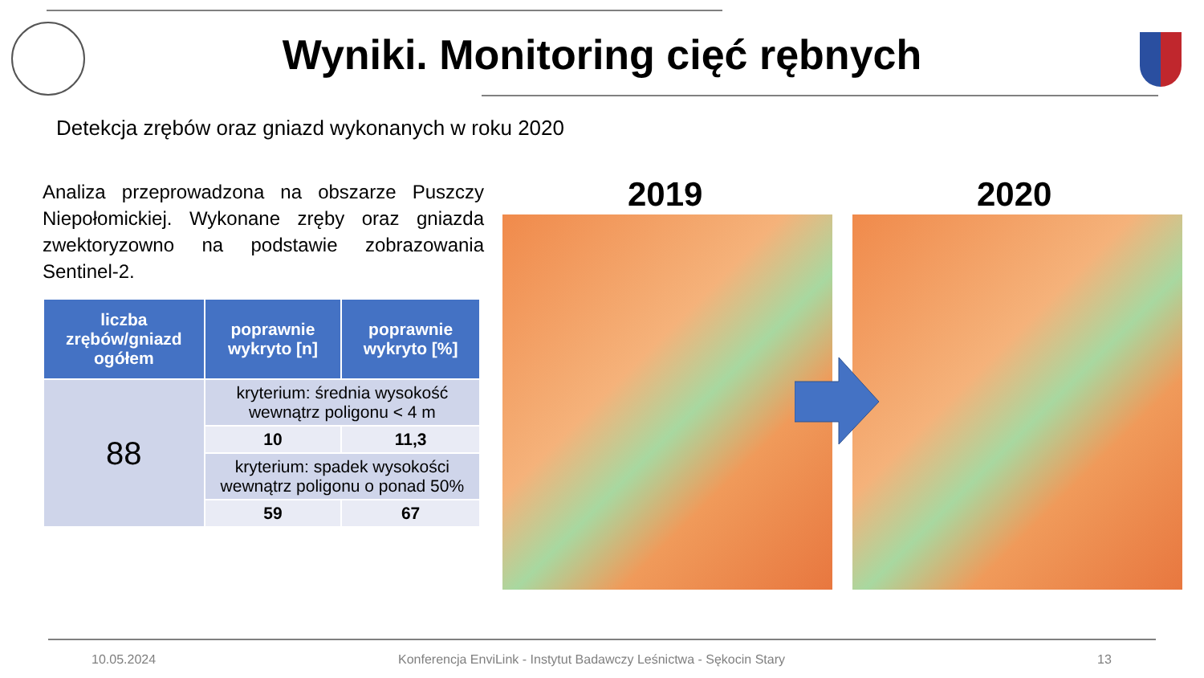Wyniki. Monitoring cięć rębnych
Detekcja zrębów oraz gniazd wykonanych w roku 2020
Analiza przeprowadzona na obszarze Puszczy Niepołomickiej. Wykonane zręby oraz gniazda zwektoryzowno na podstawie zobrazowania Sentinel-2.
| liczba zrębów/gniazd ogółem | poprawnie wykryto [n] | poprawnie wykryto [%] |
| --- | --- | --- |
| 88 | kryterium: średnia wysokość wewnątrz poligonu < 4 m | |
| | 10 | 11,3 |
| | kryterium: spadek wysokości wewnątrz poligonu o ponad 50% | |
| | 59 | 67 |
2019 2020
10.05.2024
Konferencja EnviLink - Instytut Badawczy Leśnictwa - Sękocin Stary
13